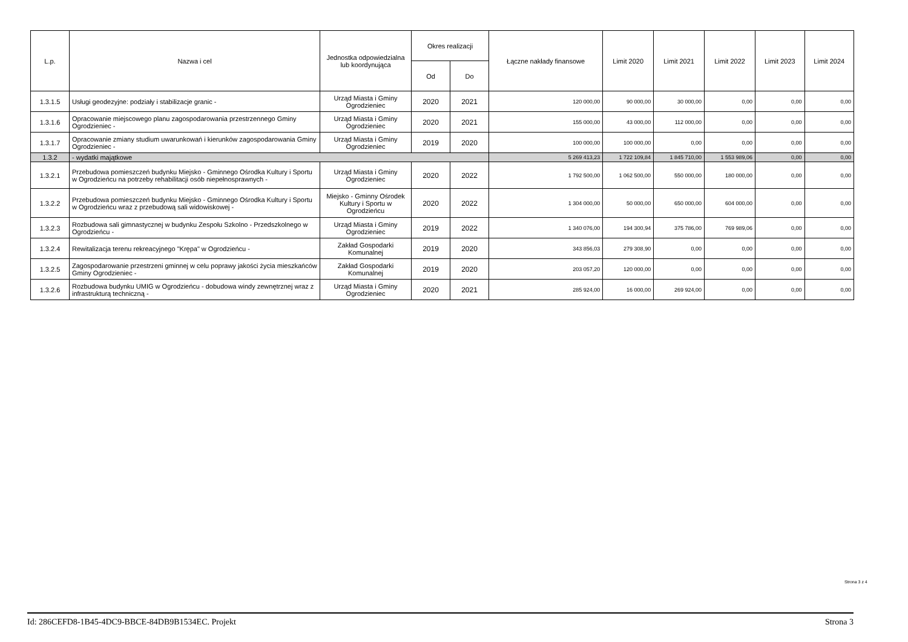| L.p. | Nazwa i cel | Jednostka odpowiedzialna lub koordynująca | Okres realizacji | | Łączne nakłady finansowe | Limit 2020 | Limit 2021 | Limit 2022 | Limit 2023 | Limit 2024 |
| --- | --- | --- | --- | --- | --- | --- | --- | --- | --- | --- |
| | | | Od | Do | | | | | | |
| 1.3.1.5 | Usługi geodezyjne: podziały i stabilizacje granic - | Urząd Miasta i Gminy Ogrodzieniec | 2020 | 2021 | 120 000,00 | 90 000,00 | 30 000,00 | 0,00 | 0,00 | 0,00 |
| 1.3.1.6 | Opracowanie miejscowego planu zagospodarowania przestrzennego Gminy Ogrodzieniec - | Urząd Miasta i Gminy Ogrodzieniec | 2020 | 2021 | 155 000,00 | 43 000,00 | 112 000,00 | 0,00 | 0,00 | 0,00 |
| 1.3.1.7 | Opracowanie zmiany studium uwarunkowań i kierunków zagospodarowania Gminy Ogrodzieniec - | Urząd Miasta i Gminy Ogrodzieniec | 2019 | 2020 | 100 000,00 | 100 000,00 | 0,00 | 0,00 | 0,00 | 0,00 |
| 1.3.2 | - wydatki majątkowe | | | | 5 269 413,23 | 1 722 109,84 | 1 845 710,00 | 1 553 989,06 | 0,00 | 0,00 |
| 1.3.2.1 | Przebudowa pomieszczeń budynku Miejsko - Gminnego Ośrodka Kultury i Sportu w Ogrodzieńcu na potrzeby rehabilitacji osób niepełnosprawnych - | Urząd Miasta i Gminy Ogrodzieniec | 2020 | 2022 | 1 792 500,00 | 1 062 500,00 | 550 000,00 | 180 000,00 | 0,00 | 0,00 |
| 1.3.2.2 | Przebudowa pomieszczeń budynku Miejsko - Gminnego Ośrodka Kultury i Sportu w Ogrodzieńcu wraz z przebudową sali widowiskowej - | Miejsko - Gminny Ośrodek Kultury i Sportu w Ogrodzieńcu | 2020 | 2022 | 1 304 000,00 | 50 000,00 | 650 000,00 | 604 000,00 | 0,00 | 0,00 |
| 1.3.2.3 | Rozbudowa sali gimnastycznej w budynku Zespołu Szkolno - Przedszkolnego w Ogrodzieńcu - | Urząd Miasta i Gminy Ogrodzieniec | 2019 | 2022 | 1 340 076,00 | 194 300,94 | 375 786,00 | 769 989,06 | 0,00 | 0,00 |
| 1.3.2.4 | Rewitalizacja terenu rekreacyjnego "Krępa" w Ogrodzieńcu - | Zakład Gospodarki Komunalnej | 2019 | 2020 | 343 856,03 | 279 308,90 | 0,00 | 0,00 | 0,00 | 0,00 |
| 1.3.2.5 | Zagospodarowanie przestrzeni gminnej w celu poprawy jakości życia mieszkańców Gminy Ogrodzieniec - | Zakład Gospodarki Komunalnej | 2019 | 2020 | 203 057,20 | 120 000,00 | 0,00 | 0,00 | 0,00 | 0,00 |
| 1.3.2.6 | Rozbudowa budynku UMIG w Ogrodzieńcu - dobudowa windy zewnętrznej wraz z infrastrukturą techniczną - | Urząd Miasta i Gminy Ogrodzieniec | 2020 | 2021 | 285 924,00 | 16 000,00 | 269 924,00 | 0,00 | 0,00 | 0,00 |
Strona 3 z 4
Id: 286CEFD8-1B45-4DC9-BBCE-84DB9B1534EC. Projekt Strona 3